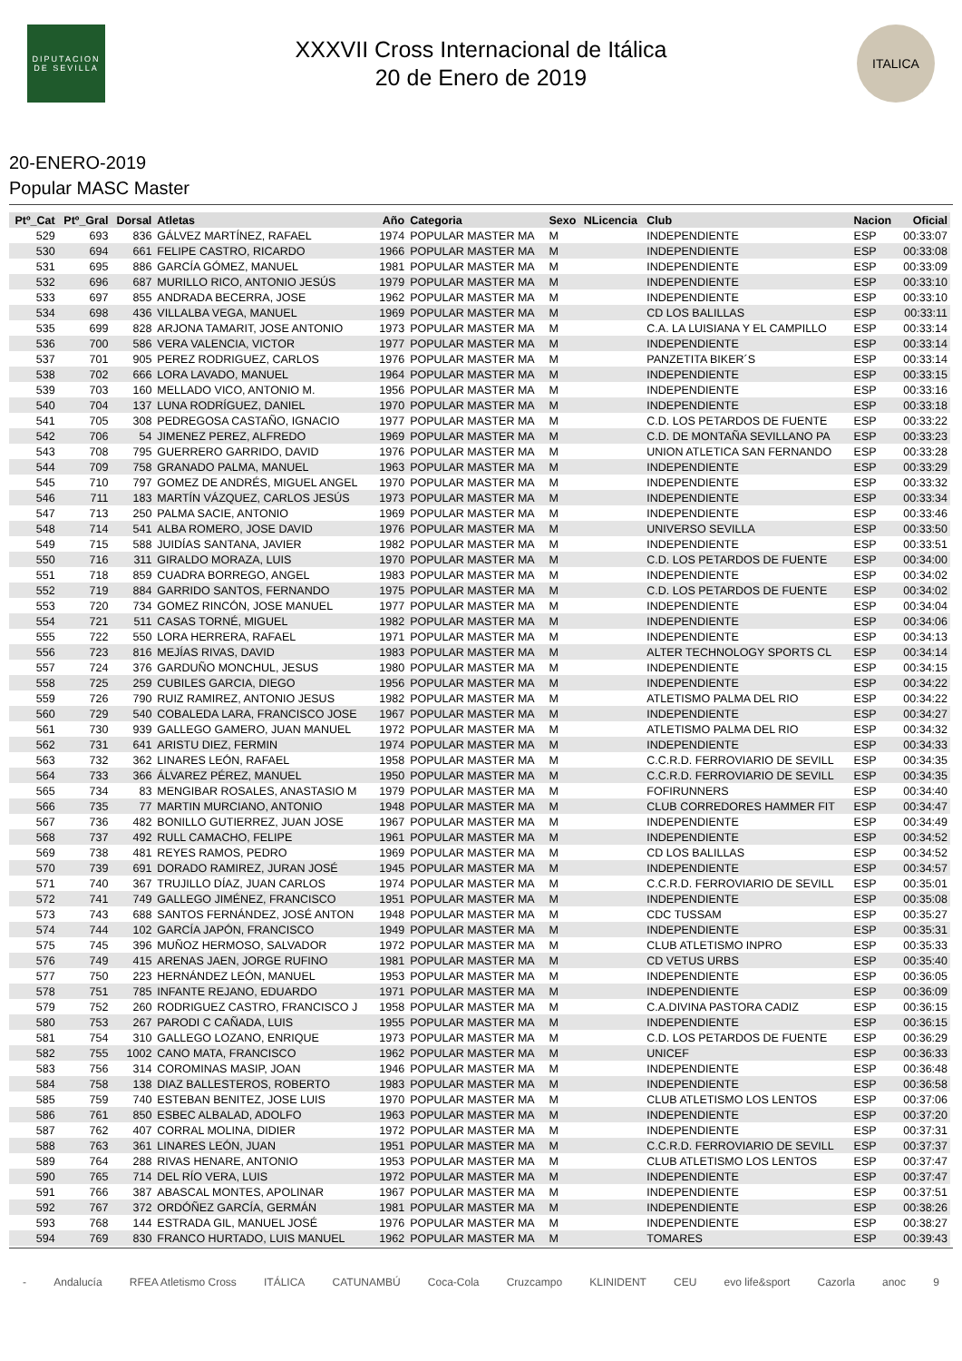DIPUTACION DE SEVILLA
XXXVII Cross Internacional de Itálica
20 de Enero de 2019
ITALICA
20-ENERO-2019
Popular MASC Master
| Ptº_Cat | Ptº_Gral | Dorsal | Atletas | Año | Categoria | Sexo | NLicencia | Club | Nacion | Oficial |
| --- | --- | --- | --- | --- | --- | --- | --- | --- | --- | --- |
| 529 | 693 | 836 | GÁLVEZ MARTÍNEZ, RAFAEL | 1974 | POPULAR MASTER MA | M | | INDEPENDIENTE | ESP | 00:33:07 |
| 530 | 694 | 661 | FELIPE CASTRO, RICARDO | 1966 | POPULAR MASTER MA | M | | INDEPENDIENTE | ESP | 00:33:08 |
| 531 | 695 | 886 | GARCÍA GÓMEZ, MANUEL | 1981 | POPULAR MASTER MA | M | | INDEPENDIENTE | ESP | 00:33:09 |
| 532 | 696 | 687 | MURILLO RICO, ANTONIO JESÚS | 1979 | POPULAR MASTER MA | M | | INDEPENDIENTE | ESP | 00:33:10 |
| 533 | 697 | 855 | ANDRADA BECERRA, JOSE | 1962 | POPULAR MASTER MA | M | | INDEPENDIENTE | ESP | 00:33:10 |
| 534 | 698 | 436 | VILLALBA VEGA, MANUEL | 1969 | POPULAR MASTER MA | M | | CD LOS BALILLAS | ESP | 00:33:11 |
| 535 | 699 | 828 | ARJONA TAMARIT, JOSE ANTONIO | 1973 | POPULAR MASTER MA | M | | C.A. LA LUISIANA Y EL CAMPILLO | ESP | 00:33:14 |
| 536 | 700 | 586 | VERA VALENCIA, VICTOR | 1977 | POPULAR MASTER MA | M | | INDEPENDIENTE | ESP | 00:33:14 |
| 537 | 701 | 905 | PEREZ RODRIGUEZ, CARLOS | 1976 | POPULAR MASTER MA | M | | PANZETITA BIKER´S | ESP | 00:33:14 |
| 538 | 702 | 666 | LORA LAVADO, MANUEL | 1964 | POPULAR MASTER MA | M | | INDEPENDIENTE | ESP | 00:33:15 |
| 539 | 703 | 160 | MELLADO VICO, ANTONIO M. | 1956 | POPULAR MASTER MA | M | | INDEPENDIENTE | ESP | 00:33:16 |
| 540 | 704 | 137 | LUNA RODRÍGUEZ, DANIEL | 1970 | POPULAR MASTER MA | M | | INDEPENDIENTE | ESP | 00:33:18 |
| 541 | 705 | 308 | PEDREGOSA CASTAÑO, IGNACIO | 1977 | POPULAR MASTER MA | M | | C.D. LOS PETARDOS DE FUENTE | ESP | 00:33:22 |
| 542 | 706 | 54 | JIMENEZ PEREZ, ALFREDO | 1969 | POPULAR MASTER MA | M | | C.D. DE MONTAÑA SEVILLANO PA | ESP | 00:33:23 |
| 543 | 708 | 795 | GUERRERO GARRIDO, DAVID | 1976 | POPULAR MASTER MA | M | | UNION ATLETICA SAN FERNANDO | ESP | 00:33:28 |
| 544 | 709 | 758 | GRANADO PALMA, MANUEL | 1963 | POPULAR MASTER MA | M | | INDEPENDIENTE | ESP | 00:33:29 |
| 545 | 710 | 797 | GOMEZ DE ANDRÉS, MIGUEL ANGEL | 1970 | POPULAR MASTER MA | M | | INDEPENDIENTE | ESP | 00:33:32 |
| 546 | 711 | 183 | MARTÍN VÁZQUEZ, CARLOS JESÚS | 1973 | POPULAR MASTER MA | M | | INDEPENDIENTE | ESP | 00:33:34 |
| 547 | 713 | 250 | PALMA SACIE, ANTONIO | 1969 | POPULAR MASTER MA | M | | INDEPENDIENTE | ESP | 00:33:46 |
| 548 | 714 | 541 | ALBA ROMERO, JOSE DAVID | 1976 | POPULAR MASTER MA | M | | UNIVERSO SEVILLA | ESP | 00:33:50 |
| 549 | 715 | 588 | JUIDÍAS SANTANA, JAVIER | 1982 | POPULAR MASTER MA | M | | INDEPENDIENTE | ESP | 00:33:51 |
| 550 | 716 | 311 | GIRALDO MORAZA, LUIS | 1970 | POPULAR MASTER MA | M | | C.D. LOS PETARDOS DE FUENTE | ESP | 00:34:00 |
| 551 | 718 | 859 | CUADRA BORREGO, ANGEL | 1983 | POPULAR MASTER MA | M | | INDEPENDIENTE | ESP | 00:34:02 |
| 552 | 719 | 884 | GARRIDO SANTOS, FERNANDO | 1975 | POPULAR MASTER MA | M | | C.D. LOS PETARDOS DE FUENTE | ESP | 00:34:02 |
| 553 | 720 | 734 | GOMEZ RINCÓN, JOSE MANUEL | 1977 | POPULAR MASTER MA | M | | INDEPENDIENTE | ESP | 00:34:04 |
| 554 | 721 | 511 | CASAS TORNÉ, MIGUEL | 1982 | POPULAR MASTER MA | M | | INDEPENDIENTE | ESP | 00:34:06 |
| 555 | 722 | 550 | LORA HERRERA, RAFAEL | 1971 | POPULAR MASTER MA | M | | INDEPENDIENTE | ESP | 00:34:13 |
| 556 | 723 | 816 | MEJÍAS RIVAS, DAVID | 1983 | POPULAR MASTER MA | M | | ALTER TECHNOLOGY SPORTS CL | ESP | 00:34:14 |
| 557 | 724 | 376 | GARDUÑO MONCHUL, JESUS | 1980 | POPULAR MASTER MA | M | | INDEPENDIENTE | ESP | 00:34:15 |
| 558 | 725 | 259 | CUBILES GARCIA, DIEGO | 1956 | POPULAR MASTER MA | M | | INDEPENDIENTE | ESP | 00:34:22 |
| 559 | 726 | 790 | RUIZ RAMIREZ, ANTONIO JESUS | 1982 | POPULAR MASTER MA | M | | ATLETISMO PALMA DEL RIO | ESP | 00:34:22 |
| 560 | 729 | 540 | COBALEDA LARA, FRANCISCO JOSE | 1967 | POPULAR MASTER MA | M | | INDEPENDIENTE | ESP | 00:34:27 |
| 561 | 730 | 939 | GALLEGO GAMERO, JUAN MANUEL | 1972 | POPULAR MASTER MA | M | | ATLETISMO PALMA DEL RIO | ESP | 00:34:32 |
| 562 | 731 | 641 | ARISTU DIEZ, FERMIN | 1974 | POPULAR MASTER MA | M | | INDEPENDIENTE | ESP | 00:34:33 |
| 563 | 732 | 362 | LINARES LEÓN, RAFAEL | 1958 | POPULAR MASTER MA | M | | C.C.R.D. FERROVIARIO DE SEVILL | ESP | 00:34:35 |
| 564 | 733 | 366 | ÁLVAREZ PÉREZ, MANUEL | 1950 | POPULAR MASTER MA | M | | C.C.R.D. FERROVIARIO DE SEVILL | ESP | 00:34:35 |
| 565 | 734 | 83 | MENGIBAR ROSALES, ANASTASIO M | 1979 | POPULAR MASTER MA | M | | FOFIRUNNERS | ESP | 00:34:40 |
| 566 | 735 | 77 | MARTIN MURCIANO, ANTONIO | 1948 | POPULAR MASTER MA | M | | CLUB CORREDORES HAMMER FIT | ESP | 00:34:47 |
| 567 | 736 | 482 | BONILLO GUTIERREZ, JUAN JOSE | 1967 | POPULAR MASTER MA | M | | INDEPENDIENTE | ESP | 00:34:49 |
| 568 | 737 | 492 | RULL CAMACHO, FELIPE | 1961 | POPULAR MASTER MA | M | | INDEPENDIENTE | ESP | 00:34:52 |
| 569 | 738 | 481 | REYES RAMOS, PEDRO | 1969 | POPULAR MASTER MA | M | | CD LOS BALILLAS | ESP | 00:34:52 |
| 570 | 739 | 691 | DORADO RAMIREZ, JURAN JOSÉ | 1945 | POPULAR MASTER MA | M | | INDEPENDIENTE | ESP | 00:34:57 |
| 571 | 740 | 367 | TRUJILLO DÍAZ, JUAN CARLOS | 1974 | POPULAR MASTER MA | M | | C.C.R.D. FERROVIARIO DE SEVILL | ESP | 00:35:01 |
| 572 | 741 | 749 | GALLEGO JIMÉNEZ, FRANCISCO | 1951 | POPULAR MASTER MA | M | | INDEPENDIENTE | ESP | 00:35:08 |
| 573 | 743 | 688 | SANTOS FERNÁNDEZ, JOSÉ ANTON | 1948 | POPULAR MASTER MA | M | | CDC TUSSAM | ESP | 00:35:27 |
| 574 | 744 | 102 | GARCÍA JAPÓN, FRANCISCO | 1949 | POPULAR MASTER MA | M | | INDEPENDIENTE | ESP | 00:35:31 |
| 575 | 745 | 396 | MUÑOZ HERMOSO, SALVADOR | 1972 | POPULAR MASTER MA | M | | CLUB ATLETISMO INPRO | ESP | 00:35:33 |
| 576 | 749 | 415 | ARENAS JAEN, JORGE RUFINO | 1981 | POPULAR MASTER MA | M | | CD VETUS URBS | ESP | 00:35:40 |
| 577 | 750 | 223 | HERNÁNDEZ LEÓN, MANUEL | 1953 | POPULAR MASTER MA | M | | INDEPENDIENTE | ESP | 00:36:05 |
| 578 | 751 | 785 | INFANTE REJANO, EDUARDO | 1971 | POPULAR MASTER MA | M | | INDEPENDIENTE | ESP | 00:36:09 |
| 579 | 752 | 260 | RODRIGUEZ CASTRO, FRANCISCO J | 1958 | POPULAR MASTER MA | M | | C.A.DIVINA PASTORA CADIZ | ESP | 00:36:15 |
| 580 | 753 | 267 | PARODI C CAÑADA, LUIS | 1955 | POPULAR MASTER MA | M | | INDEPENDIENTE | ESP | 00:36:15 |
| 581 | 754 | 310 | GALLEGO LOZANO, ENRIQUE | 1973 | POPULAR MASTER MA | M | | C.D. LOS PETARDOS DE FUENTE | ESP | 00:36:29 |
| 582 | 755 | 1002 | CANO MATA, FRANCISCO | 1962 | POPULAR MASTER MA | M | | UNICEF | ESP | 00:36:33 |
| 583 | 756 | 314 | COROMINAS MASIP, JOAN | 1946 | POPULAR MASTER MA | M | | INDEPENDIENTE | ESP | 00:36:48 |
| 584 | 758 | 138 | DIAZ BALLESTEROS, ROBERTO | 1983 | POPULAR MASTER MA | M | | INDEPENDIENTE | ESP | 00:36:58 |
| 585 | 759 | 740 | ESTEBAN BENITEZ, JOSE LUIS | 1970 | POPULAR MASTER MA | M | | CLUB ATLETISMO LOS LENTOS | ESP | 00:37:06 |
| 586 | 761 | 850 | ESBEC ALBALAD, ADOLFO | 1963 | POPULAR MASTER MA | M | | INDEPENDIENTE | ESP | 00:37:20 |
| 587 | 762 | 407 | CORRAL MOLINA, DIDIER | 1972 | POPULAR MASTER MA | M | | INDEPENDIENTE | ESP | 00:37:31 |
| 588 | 763 | 361 | LINARES LEÓN, JUAN | 1951 | POPULAR MASTER MA | M | | C.C.R.D. FERROVIARIO DE SEVILL | ESP | 00:37:37 |
| 589 | 764 | 288 | RIVAS HENARE, ANTONIO | 1953 | POPULAR MASTER MA | M | | CLUB ATLETISMO LOS LENTOS | ESP | 00:37:47 |
| 590 | 765 | 714 | DEL RÍO VERA, LUIS | 1972 | POPULAR MASTER MA | M | | INDEPENDIENTE | ESP | 00:37:47 |
| 591 | 766 | 387 | ABASCAL MONTES, APOLINAR | 1967 | POPULAR MASTER MA | M | | INDEPENDIENTE | ESP | 00:37:51 |
| 592 | 767 | 372 | ORDÓÑEZ GARCÍA, GERMÁN | 1981 | POPULAR MASTER MA | M | | INDEPENDIENTE | ESP | 00:38:26 |
| 593 | 768 | 144 | ESTRADA GIL, MANUEL JOSÉ | 1976 | POPULAR MASTER MA | M | | INDEPENDIENTE | ESP | 00:38:27 |
| 594 | 769 | 830 | FRANCO HURTADO, LUIS MANUEL | 1962 | POPULAR MASTER MA | M | | TOMARES | ESP | 00:39:43 |
- Andalucía RFEA Atletismo Cross ITÁLICA CATUNAMBÚ Coca-Cola Cruzcampo KLINIDENT CEU evo life&sport Cazorla anoc 9